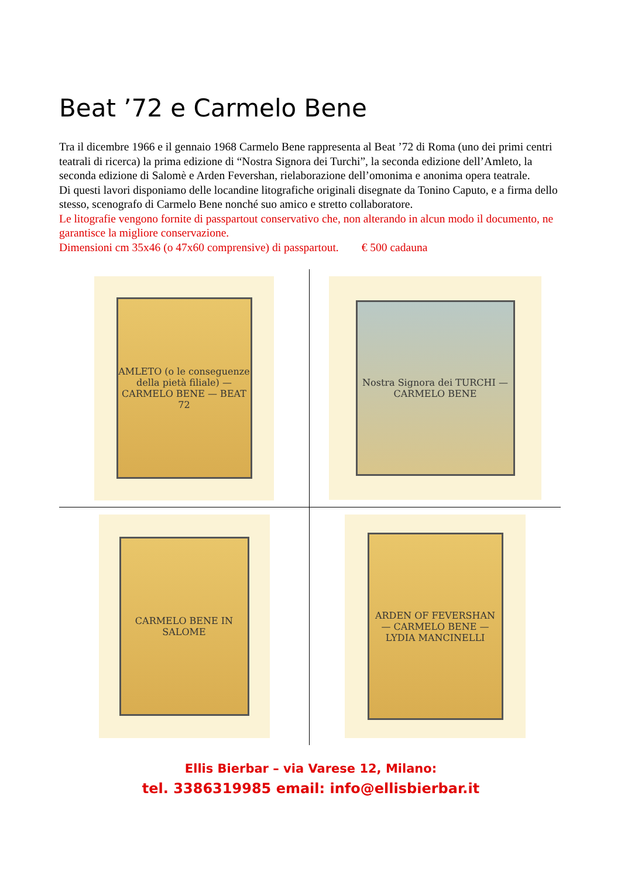Beat ’72 e Carmelo Bene
Tra il dicembre 1966 e il gennaio 1968 Carmelo Bene rappresenta al Beat ’72 di Roma (uno dei primi centri teatrali di ricerca) la prima edizione di “Nostra Signora dei Turchi”, la seconda edizione dell’Amleto, la seconda edizione di Salomè e Arden Fevershan, rielaborazione dell’omonima e anonima opera teatrale.
Di questi lavori disponiamo delle locandine litografiche originali disegnate da Tonino Caputo, e a firma dello stesso, scenografo di Carmelo Bene nonché suo amico e stretto collaboratore.
Le litografie vengono fornite di passpartout conservativo che, non alterando in alcun modo il documento, ne garantisce la migliore conservazione.
Dimensioni cm 35x46 (o 47x60 comprensive) di passpartout. € 500 cadauna
AMLETO (o le conseguenze della pietà filiale) — CARMELO BENE — BEAT 72
Nostra Signora dei TURCHI — CARMELO BENE
CARMELO BENE IN SALOME
ARDEN OF FEVERSHAN — CARMELO BENE — LYDIA MANCINELLI
Ellis Bierbar – via Varese 12, Milano:
tel. 3386319985 email: info@ellisbierbar.it